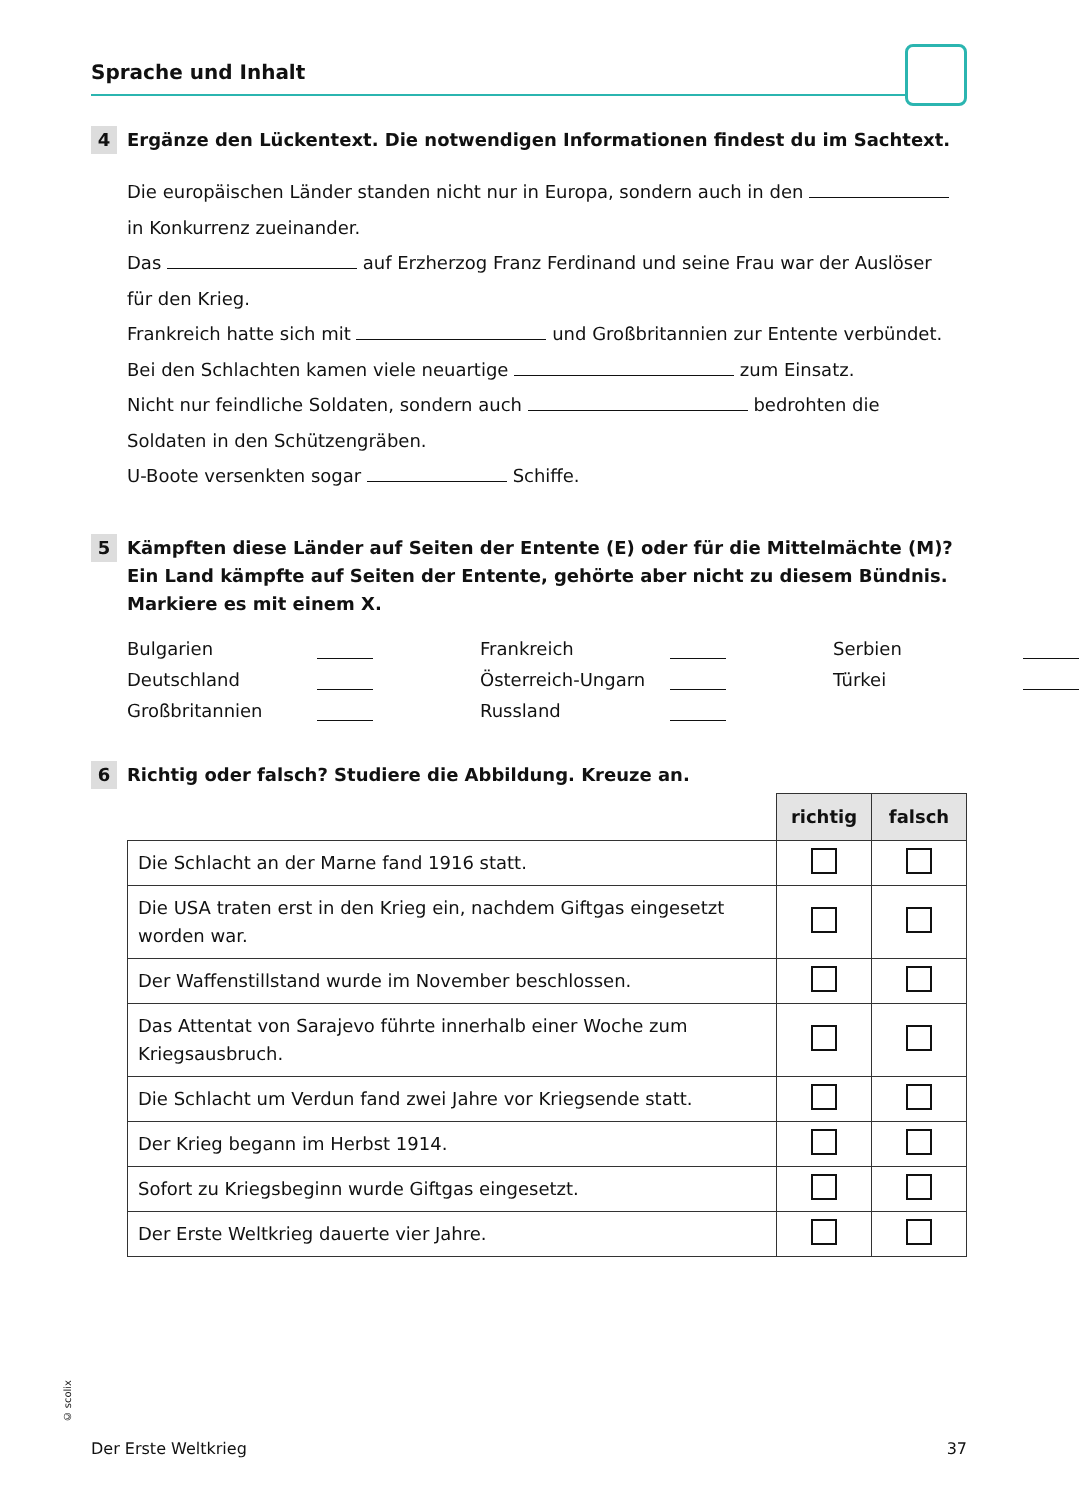Sprache und Inhalt
4
Ergänze den Lückentext. Die notwendigen Informationen findest du im Sachtext.
Die europäischen Länder standen nicht nur in Europa, sondern auch in den
in Konkurrenz zueinander.
Das auf Erzherzog Franz Ferdinand und seine Frau war der Auslöser
für den Krieg.
Frankreich hatte sich mit und Großbritannien zur Entente verbündet.
Bei den Schlachten kamen viele neuartige zum Einsatz.
Nicht nur feindliche Soldaten, sondern auch bedrohten die
Soldaten in den Schützengräben.
U-Boote versenkten sogar Schiffe.
5
Kämpften diese Länder auf Seiten der Entente (E) oder für die Mittelmächte (M)? Ein Land kämpfte auf Seiten der Entente, gehörte aber nicht zu diesem Bündnis. Markiere es mit einem X.
Bulgarien Frankreich Serbien Deutschland Österreich-Ungarn Türkei Großbritannien Russland
6
Richtig oder falsch? Studiere die Abbildung. Kreuze an.
| | richtig | falsch |
| Die Schlacht an der Marne fand 1916 statt. | | |
| Die USA traten erst in den Krieg ein, nachdem Giftgas eingesetzt worden war. | | |
| Der Waffenstillstand wurde im November beschlossen. | | |
| Das Attentat von Sarajevo führte innerhalb einer Woche zum Kriegsausbruch. | | |
| Die Schlacht um Verdun fand zwei Jahre vor Kriegsende statt. | | |
| Der Krieg begann im Herbst 1914. | | |
| Sofort zu Kriegsbeginn wurde Giftgas eingesetzt. | | |
| Der Erste Weltkrieg dauerte vier Jahre. | | |
© scolix
Der Erste Weltkrieg 37